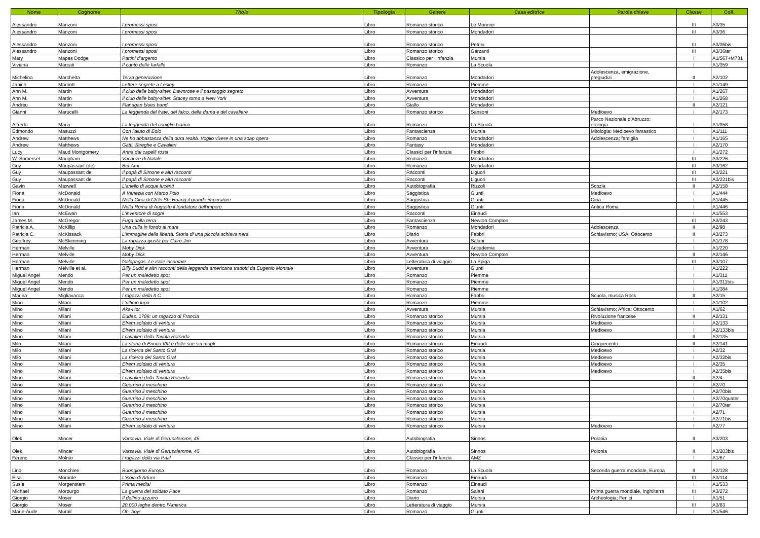| Nome | Cognome | Titolo | Tipologia | Genere | Casa editrice | Parole chiave | Classe | Coll. |
| --- | --- | --- | --- | --- | --- | --- | --- | --- |
| Alessandro | Manzoni | I promessi sposi | Libro | Romanzo storico | Le Monnier | | III | A3/35 |
| Alessandro | Manzoni | I promessi sposi | Libro | Romanzo storico | Mondadori | | III | A3/36 |
| Alessandro | Manzoni | I promessi sposi | Libro | Romanzo storico | Petrini | | III | A3/36bis |
| Alessandro | Manzoni | I promessi sposi | Libro | Romanzo storico | Garzanti | | III | A3/36ter |
| Mary | Mapes Dodge | Pattini d'argento | Libro | Classico per l'infanzia | Mursia | | I | A1/567+M731 |
| Viviana | Marcati | Il canto delle farfalle | Libro | Romanzo | La Scuola | | I | A1/359 |
| Michelina | Marchetta | Terza generazione | Libro | Romanzo | Mondadori | Adolescenza, emigrazione, pregiudizi | II | A2/102 |
| Janice | Marriott | Lettere segrete a Lesley | Libro | Romanzo | Piemme | | I | A1/149 |
| Ann M. | Martin | Il club delle baby-sitter. Dawnrose e il passaggio segreto | Libro | Avventura | Mondadori | | I | A1/267 |
| Ann M. | Martin | Il club delle baby-sitter. Stacey torna a New York | Libro | Avventura | Mondadori | | I | A1/268 |
| Andreu | Martin | Flanagan blues band | Libro | Giallo | Mondadori | | II | A2/121 |
| Gianni | Marucelli | La leggenda del frate, del falco, della dama e del cavaliere | Libro | Romanzo storico | Sansoni | Medioevo | I | A2/173 |
| Alfredo | Marzi | La leggenda del coniglio bianco | Libro | Romanzo | La Scuola | Parco Nazionale d'Abruzzo; etologia | I | A1/358 |
| Edmondo | Masuzzi | Con l'aiuto di Eolo | Libro | Fantascienza | Mursia | Mitologia; Medioevo fantastico | I | A1/111 |
| Andrew | Matthews | Ne ho abbastanza della dura realtà. Voglio vivere in una soap opera | Libro | Romanzo | Mondadori | Adolescenza; famiglia | I | A1/165 |
| Andrew | Matthews | Gatti, Streghe e Cavalieri | Libro | Fantasy | Mondadori | | I | A2/170 |
| Lucy | Maud Montgomery | Anna dai capelli rossi | Libro | Classici per l'infanzia | Fabbri | | I | A1/272 |
| W. Somerset | Maugham | Vacanze di Natale | Libro | Romanzo | Mondadori | | III | A3/226 |
| Guy | Maupassant (de) | Bel-Ami | Libro | Romanzo | Mondadori | | III | A3/162 |
| Guy | Maupassant de | Il papà di Simone e altri racconti | Libro | Racconti | Liguori | | III | A3/221 |
| Guy | Maupassant de | Il papà di Simone e altri racconti | Libro | Racconti | Liguori | | III | A3/221bis |
| Gavin | Maxwell | L'anello di acque lucenti | Libro | Autobiografia | Rizzoli | Scozia | II | A2/158 |
| Fiona | McDonald | A Venezia con Marco Polo | Libro | Saggistica | Giunti | Medioevo | I | A1/444 |
| Fiona | McDonald | Nella Cina di Ch'In Shi Huang il grande imperatore | Libro | Saggistica | Giunti | Cina | I | A1/445 |
| Fiona | McDonald | Nella Roma di Augusto il fondatore dell'impero | Libro | Saggistica | Giunti | Antica Roma | I | A1/446 |
| Ian | McEwan | L'inventore di sogni | Libro | Racconti | Einaudi | | I | A1/553 |
| James M. | McGregor | Fuga dalla terra | Libro | Fantascienza | Newton Compton | | III | A3/243 |
| Patricia A. | McKillip | Una culla in fondo al mare | Libro | Romanzo | Mondadori | Adolescenza | II | A2/98 |
| Patricia C. | McKissack | L'immagine della libertà. Storia di una piccola schiava nera | Libro | Diario | Fabbri | Schiavismo; USA; Ottocento | II | A3/273 |
| Geoffrey | McSkimming | La ragazza giusta per Cairo Jim | Libro | Avventura | Salani | | I | A1/178 |
| Herman | Melville | Moby Dick | Libro | Avventura | Accademia | | I | A1/220 |
| Herman | Melville | Moby Dick | Libro | Avventura | Newton Compton | | II | A2/146 |
| Herman | Melville | Galapagos. Le isole incantate | Libro | Letteratura di viaggio | La Spiga | | III | A3/107 |
| Herman | Melville et al. | Billy Budd e altri racconti della leggenda americana tradotti da Eugenio Montale | Libro | Avventura | Giunti | | I | A1/222 |
| Miguel Angel | Mendo | Per un maledetto spot | Libro | Romanzo | Piemme | | I | A1/311 |
| Miguel Angel | Mendo | Per un maledetto spot | Libro | Romanzo | Piemme | | I | A1/311bis |
| Miguel Angel | Mendo | Per un maledetto spot | Libro | Romanzo | Piemme | | I | A1/384 |
| Marina | Migliavacca | I ragazzi della II C | Libro | Romanzo | Fabbri | Scuola, musica Rock | II | A2/15 |
| Mino | Milani | L'ultimo lupo | Libro | Romanzo | Piemme | | I | A1/102 |
| Mino | Milani | Aka-Hor | Libro | Avventura | Mursia | Schiavismo; Africa; Ottocento | I | A1/62 |
| Mino | Milani | Eudes. 1789: un ragazzo di Francia | Libro | Romanzo storico | Mursia | Rivoluzione francese | II | A2/131 |
| Mino | Milani | Efrem soldato di ventura | Libro | Romanzo storico | Mursia | Medioevo | I | A2/133 |
| Mino | Milani | Efrem soldato di ventura | Libro | Romanzo storico | Mursia | Medioevo | I | A2/133bis |
| Mino | Milani | I cavalieri della Tavola Rotonda | Libro | Romanzo storico | Mursia | | II | A2/135 |
| Milo | Milani | La storia di Enrico VIII e delle sue sei mogli | Libro | Romanzo storico | Einaudi | Cinquecento | II | A2/141 |
| Milo | Milani | La ricerca del Santo Gral | Libro | Romanzo storico | Mursia | Medioevo | I | A2/32 |
| Milo | Milani | La ricerca del Santo Gral | Libro | Romanzo storico | Mursia | Medioevo | I | A2/32bis |
| Mino | Milani | Efrem soldato di ventura | Libro | Romanzo storico | Mursia | Medioevo | I | A2/35 |
| Mino | Milani | Efrem soldato di ventura | Libro | Romanzo storico | Mursia | Medioevo | I | A2/35bis |
| Mino | Milani | I cavalieri della Tavola Rotonda | Libro | Romanzo storico | Mursia | | II | A2/4 |
| Mino | Milani | Guerrino il meschino | Libro | Romanzo storico | Mursia | | I | A2/70 |
| Mino | Milani | Guerrino il meschino | Libro | Romanzo storico | Mursia | | I | A2/70bis |
| Mino | Milani | Guerrino il meschino | Libro | Romanzo storico | Mursia | | I | A2/70quater |
| Mino | Milani | Guerrino il meschino | Libro | Romanzo storico | Mursia | | I | A2/70ter |
| Mino | Milani | Guerrino il meschino | Libro | Romanzo storico | Mursia | | I | A2/71 |
| Mino | Milani | Guerrino il meschino | Libro | Romanzo storico | Mursia | | I | A2/71bis |
| Mino | Milani | Efrem soldato di ventura | Libro | Romanzo storico | Mursia | Medioevo | I | A2/77 |
| Olek | Mincer | Varsavia. Viale di Gerusalemme, 45 | Libro | Autobiografia | Sinnos | Polonia | II | A3/203 |
| Olek | Mincer | Varsavia. Viale di Gerusalemme, 45 | Libro | Autobiografia | Sinnos | Polonia | II | A3/203bis |
| Ferenc | Molnár | I ragazzi della via Paal | Libro | Classici per l'infanzia | AMZ | | I | A1/67 |
| Lino | Monchieri | Buongiorno Europa | Libro | Romanzo | La Scuola | Seconda guerra mondiale, Europa | II | A2/128 |
| Elsa | Morante | L'isola di Arturo | Libro | Romanzo | Einaudi | | III | A3/114 |
| Susie | Morgenstern | Prima media! | Libro | Romanzo | Einaudi | | I | A1/533 |
| Michael | Morpurgo | La guerra del soldato Pace | Libro | Romanzo | Salani | Prima guerra mondiale, Inghilterra | III | A3/272 |
| Giorgio | Moser | Il delfino azzurro | Libro | Diario | Mursia | Archeologia; Fenici | I | A1/51 |
| Giorgio | Moser | 20.000 leghe dentro l'America | Libro | Letteratura di viaggio | Mursia | | III | A3/83 |
| Marie-Aude | Murail | Oh, boy! | Libro | Romanzo | Giunti | | I | A1/546 |